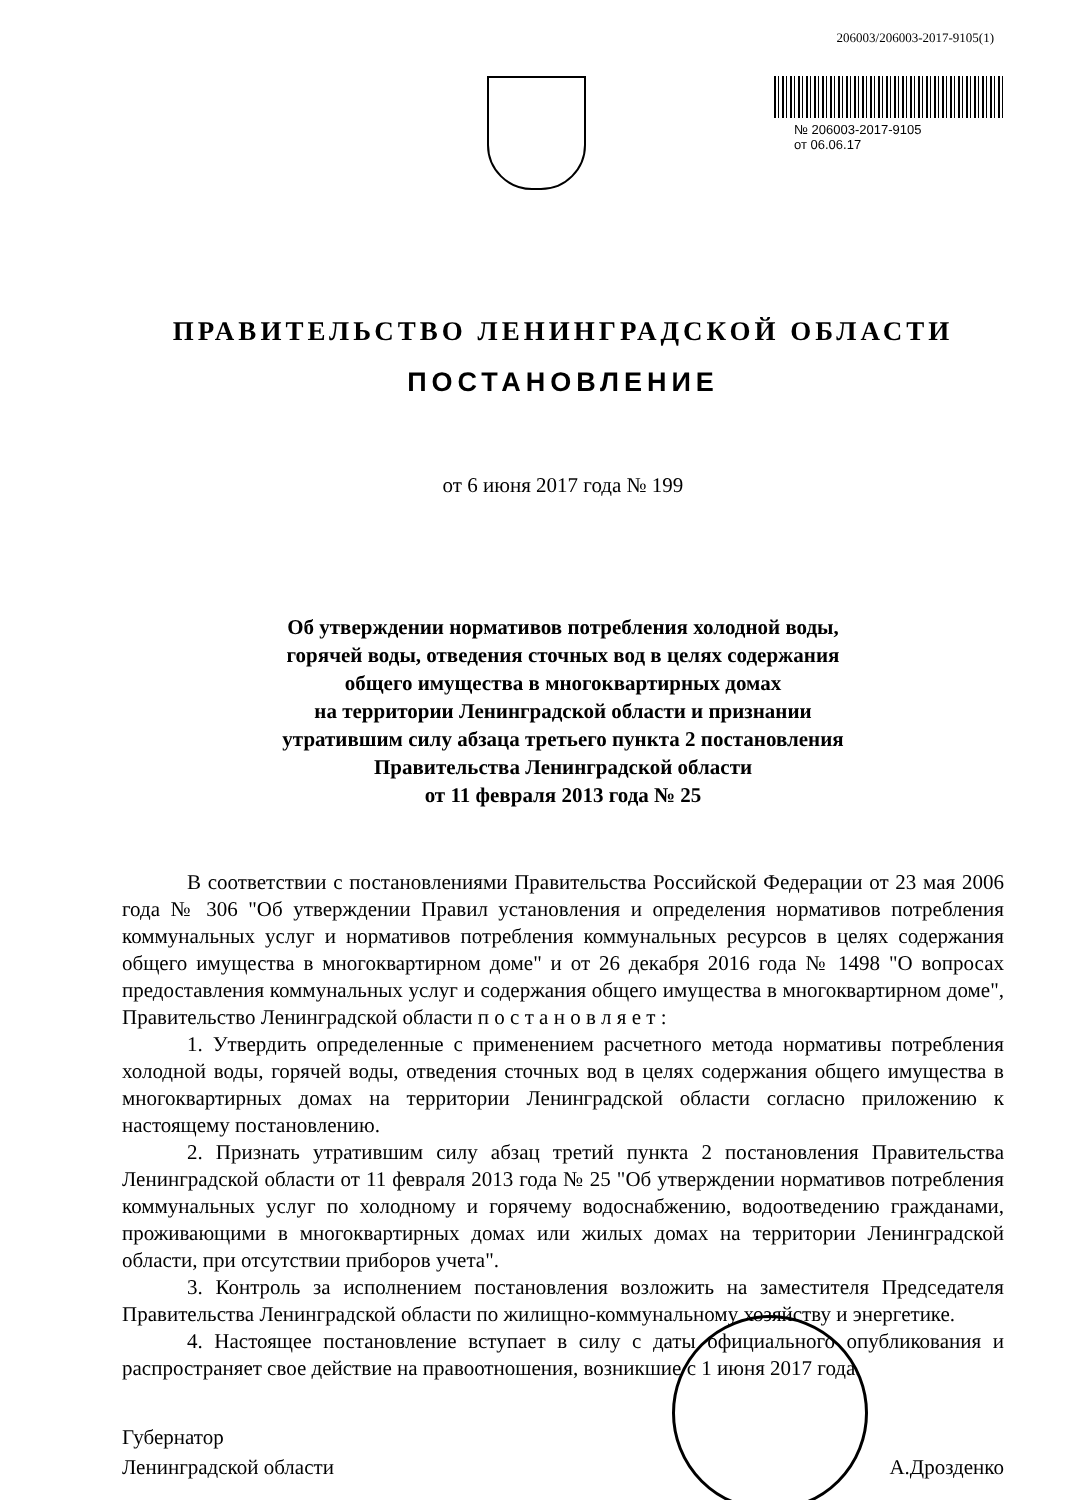206003/206003-2017-9105(1)
№ 206003-2017-9105
от 06.06.17
ПРАВИТЕЛЬСТВО ЛЕНИНГРАДСКОЙ ОБЛАСТИ
ПОСТАНОВЛЕНИЕ
от 6 июня 2017 года № 199
Об утверждении нормативов потребления холодной воды,
горячей воды, отведения сточных вод в целях содержания
общего имущества в многоквартирных домах
на территории Ленинградской области и признании
утратившим силу абзаца третьего пункта 2 постановления
Правительства Ленинградской области
от 11 февраля 2013 года № 25
В соответствии с постановлениями Правительства Российской Федерации от 23 мая 2006 года № 306 "Об утверждении Правил установления и определения нормативов потребления коммунальных услуг и нормативов потребления коммунальных ресурсов в целях содержания общего имущества в многоквартирном доме" и от 26 декабря 2016 года № 1498 "О вопросах предоставления коммунальных услуг и содержания общего имущества в многоквартирном доме", Правительство Ленинградской области п о с т а н о в л я е т :
1. Утвердить определенные с применением расчетного метода нормативы потребления холодной воды, горячей воды, отведения сточных вод в целях содержания общего имущества в многоквартирных домах на территории Ленинградской области согласно приложению к настоящему постановлению.
2. Признать утратившим силу абзац третий пункта 2 постановления Правительства Ленинградской области от 11 февраля 2013 года № 25 "Об утверждении нормативов потребления коммунальных услуг по холодному и горячему водоснабжению, водоотведению гражданами, проживающими в многоквартирных домах или жилых домах на территории Ленинградской области, при отсутствии приборов учета".
3. Контроль за исполнением постановления возложить на заместителя Председателя Правительства Ленинградской области по жилищно-коммунальному хозяйству и энергетике.
4. Настоящее постановление вступает в силу с даты официального опубликования и распространяет свое действие на правоотношения, возникшие с 1 июня 2017 года.
Губернатор
Ленинградской области
А.Дрозденко